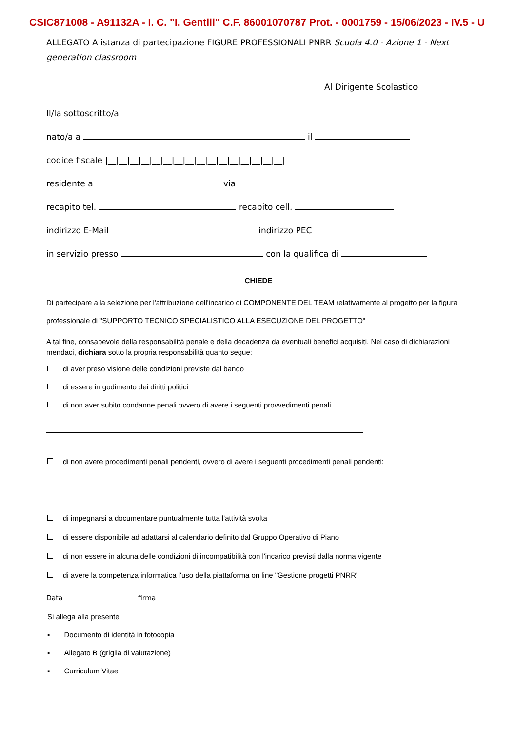CSIC871008 - A91132A - I. C. "I. Gentili" C.F. 86001070787 Prot. - 0001759 - 15/06/2023 - IV.5 - U
ALLEGATO A istanza di partecipazione FIGURE PROFESSIONALI PNRR Scuola 4.0 - Azione 1 - Next generation classroom
Al Dirigente Scolastico
Il/la sottoscritto/a
nato/a a il
codice fiscale |__|__|__|__|__|__|__|__|__|__|__|__|__|__|__|__|
residente a via
recapito tel. recapito cell.
indirizzo E-Mail indirizzo PEC
in servizio presso con la qualifica di
CHIEDE
Di partecipare alla selezione per l'attribuzione dell'incarico di COMPONENTE DEL TEAM relativamente al progetto per la figura professionale di "SUPPORTO TECNICO SPECIALISTICO ALLA ESECUZIONE DEL PROGETTO"
A tal fine, consapevole della responsabilità penale e della decadenza da eventuali benefici acquisiti. Nel caso di dichiarazioni mendaci, dichiara sotto la propria responsabilità quanto segue:
di aver preso visione delle condizioni previste dal bando
di essere in godimento dei diritti politici
di non aver subito condanne penali ovvero di avere i seguenti provvedimenti penali
di non avere procedimenti penali pendenti, ovvero di avere i seguenti procedimenti penali pendenti:
di impegnarsi a documentare puntualmente tutta l'attività svolta
di essere disponibile ad adattarsi al calendario definito dal Gruppo Operativo di Piano
di non essere in alcuna delle condizioni di incompatibilità con l'incarico previsti dalla norma vigente
di avere la competenza informatica l'uso della piattaforma on line "Gestione progetti PNRR"
Data firma
Si allega alla presente
▪ Documento di identità in fotocopia
▪ Allegato B (griglia di valutazione)
▪ Curriculum Vitae